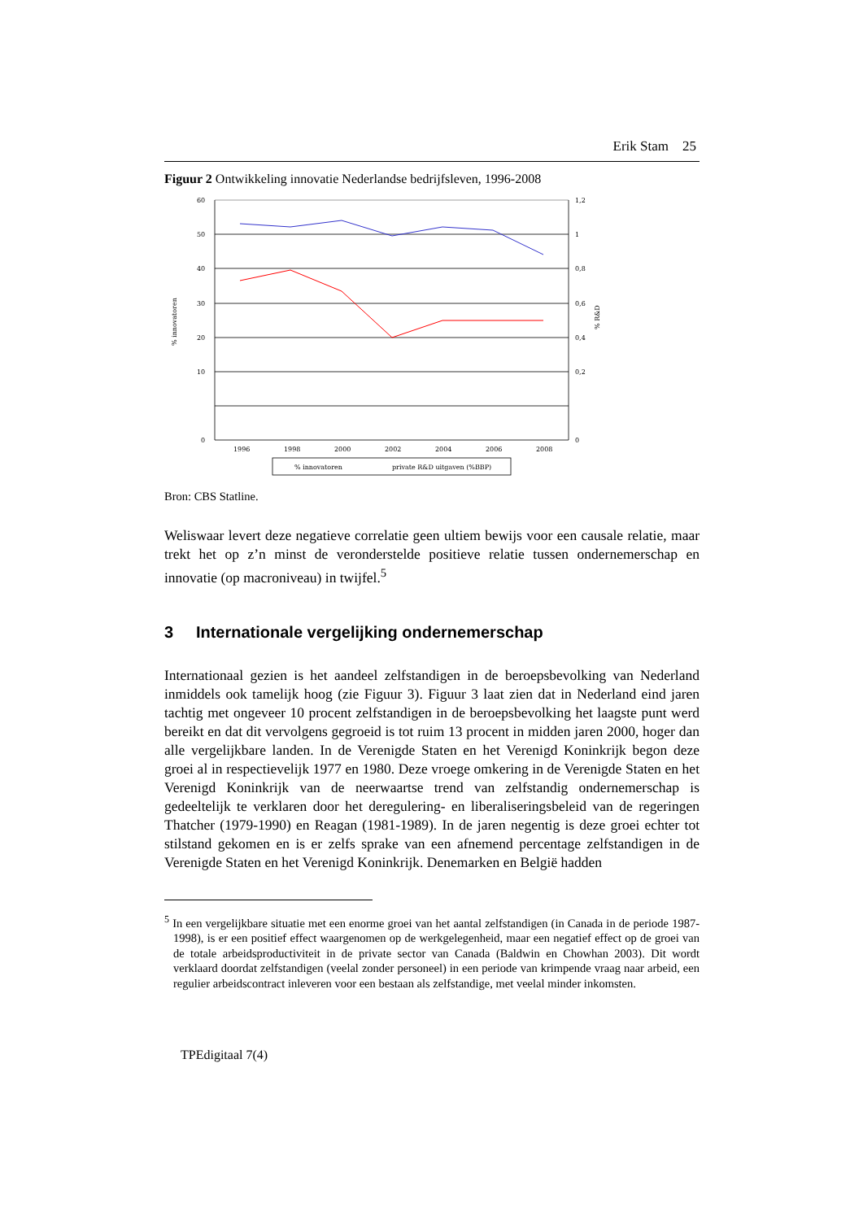Erik Stam 25
Figuur 2 Ontwikkeling innovatie Nederlandse bedrijfsleven, 1996-2008
60
50
40
30
20
10
0
1,2
1
0,8
0,6
0,4
0,2
0
1996
1998
2000
2002
2004
2006
2008
% innovatoren
% R&D
% innovatoren
private R&D uitgaven (%BBP)
Bron: CBS Statline.
Weliswaar levert deze negatieve correlatie geen ultiem bewijs voor een causale relatie, maar trekt het op z’n minst de veronderstelde positieve relatie tussen ondernemerschap en innovatie (op macroniveau) in twijfel.<sup>5</sup>
3 Internationale vergelijking ondernemerschap
Internationaal gezien is het aandeel zelfstandigen in de beroepsbevolking van Nederland inmiddels ook tamelijk hoog (zie Figuur 3). Figuur 3 laat zien dat in Nederland eind jaren tachtig met ongeveer 10 procent zelfstandigen in de beroepsbevolking het laagste punt werd bereikt en dat dit vervolgens gegroeid is tot ruim 13 procent in midden jaren 2000, hoger dan alle vergelijkbare landen. In de Verenigde Staten en het Verenigd Koninkrijk begon deze groei al in respectievelijk 1977 en 1980. Deze vroege omkering in de Verenigde Staten en het Verenigd Koninkrijk van de neerwaartse trend van zelfstandig ondernemerschap is gedeeltelijk te verklaren door het deregulering- en liberaliseringsbeleid van de regeringen Thatcher (1979-1990) en Reagan (1981-1989). In de jaren negentig is deze groei echter tot stilstand gekomen en is er zelfs sprake van een afnemend percentage zelfstandigen in de Verenigde Staten en het Verenigd Koninkrijk. Denemarken en België hadden
<sup>5</sup> In een vergelijkbare situatie met een enorme groei van het aantal zelfstandigen (in Canada in de periode 1987-1998), is er een positief effect waargenomen op de werkgelegenheid, maar een negatief effect op de groei van de totale arbeidsproductiviteit in de private sector van Canada (Baldwin en Chowhan 2003). Dit wordt verklaard doordat zelfstandigen (veelal zonder personeel) in een periode van krimpende vraag naar arbeid, een regulier arbeidscontract inleveren voor een bestaan als zelfstandige, met veelal minder inkomsten.
TPEdigitaal 7(4)